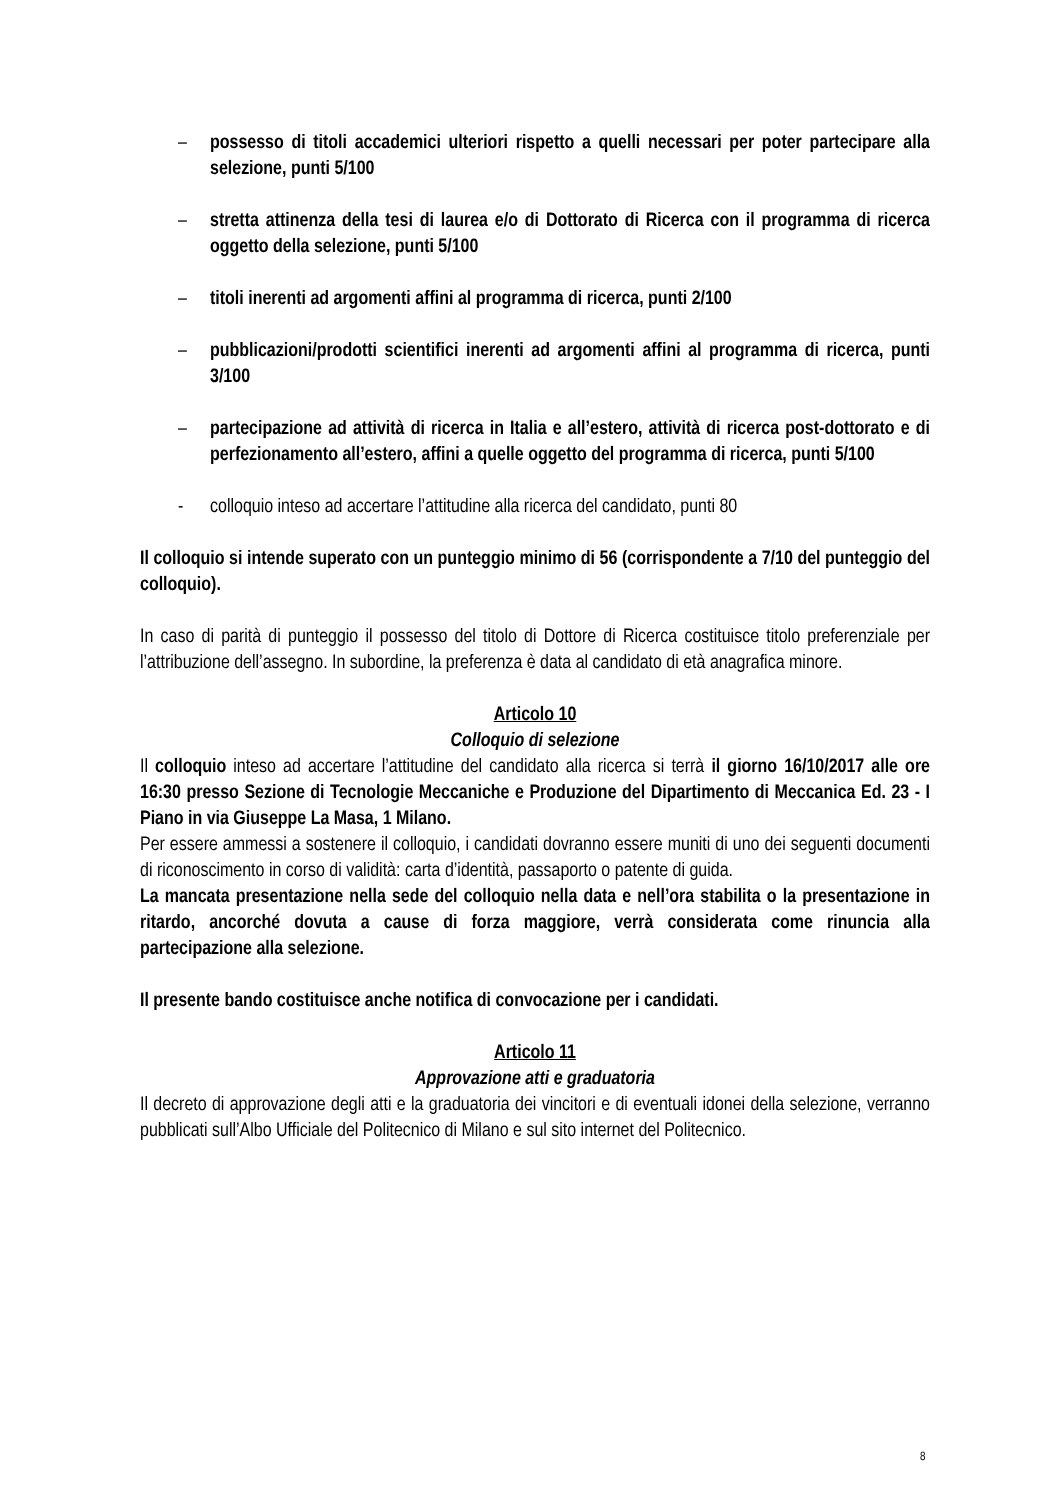– possesso di titoli accademici ulteriori rispetto a quelli necessari per poter partecipare alla selezione, punti 5/100
– stretta attinenza della tesi di laurea e/o di Dottorato di Ricerca con il programma di ricerca oggetto della selezione, punti 5/100
– titoli inerenti ad argomenti affini al programma di ricerca, punti 2/100
– pubblicazioni/prodotti scientifici inerenti ad argomenti affini al programma di ricerca, punti 3/100
– partecipazione ad attività di ricerca in Italia e all’estero, attività di ricerca post-dottorato e di perfezionamento all’estero, affini a quelle oggetto del programma di ricerca, punti 5/100
- colloquio inteso ad accertare l’attitudine alla ricerca del candidato, punti 80
Il colloquio si intende superato con un punteggio minimo di 56 (corrispondente a 7/10 del punteggio del colloquio).
In caso di parità di punteggio il possesso del titolo di Dottore di Ricerca costituisce titolo preferenziale per l’attribuzione dell’assegno. In subordine, la preferenza è data al candidato di età anagrafica minore.
Articolo 10
Colloquio di selezione
Il colloquio inteso ad accertare l’attitudine del candidato alla ricerca si terrà il giorno 16/10/2017 alle ore 16:30 presso Sezione di Tecnologie Meccaniche e Produzione del Dipartimento di Meccanica Ed. 23 - I Piano in via Giuseppe La Masa, 1 Milano.
Per essere ammessi a sostenere il colloquio, i candidati dovranno essere muniti di uno dei seguenti documenti di riconoscimento in corso di validità: carta d’identità, passaporto o patente di guida.
La mancata presentazione nella sede del colloquio nella data e nell’ora stabilita o la presentazione in ritardo, ancorché dovuta a cause di forza maggiore, verrà considerata come rinuncia alla partecipazione alla selezione.
Il presente bando costituisce anche notifica di convocazione per i candidati.
Articolo 11
Approvazione atti e graduatoria
Il decreto di approvazione degli atti e la graduatoria dei vincitori e di eventuali idonei della selezione, verranno pubblicati sull’Albo Ufficiale del Politecnico di Milano e sul sito internet del Politecnico.
8